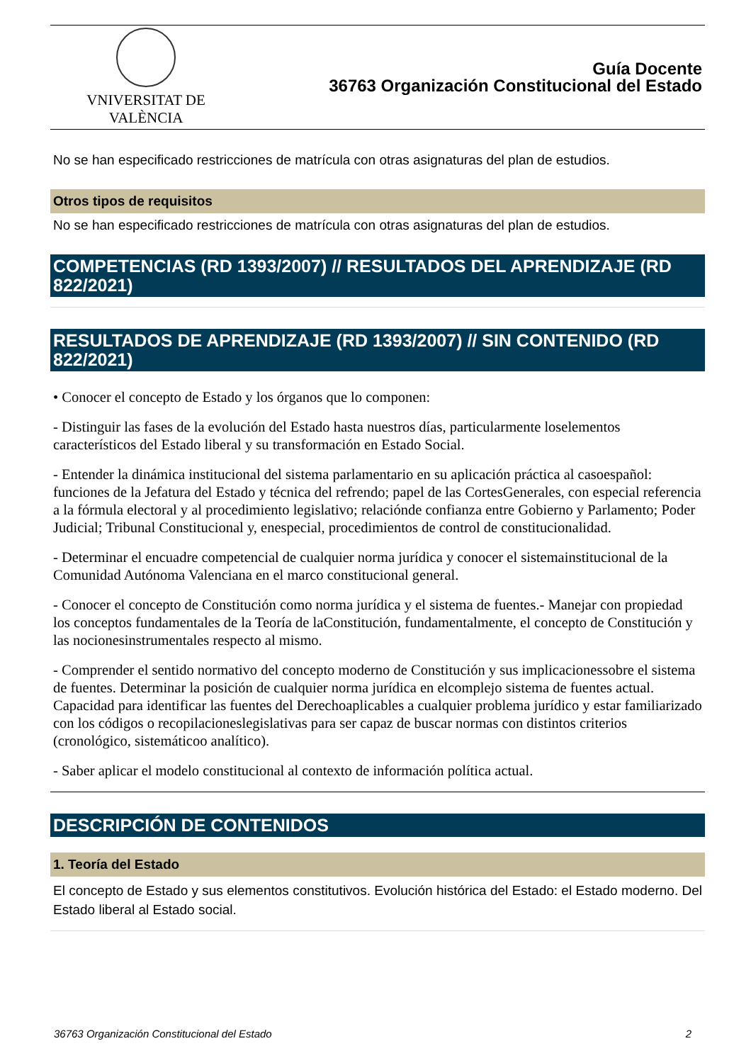VNIVERSITAT DE VALÈNCIA
Guía Docente
36763 Organización Constitucional del Estado
No se han especificado restricciones de matrícula con otras asignaturas del plan de estudios.
Otros tipos de requisitos
No se han especificado restricciones de matrícula con otras asignaturas del plan de estudios.
COMPETENCIAS (RD 1393/2007) // RESULTADOS DEL APRENDIZAJE (RD 822/2021)
RESULTADOS DE APRENDIZAJE (RD 1393/2007) // SIN CONTENIDO (RD 822/2021)
• Conocer el concepto de Estado y los órganos que lo componen:
- Distinguir las fases de la evolución del Estado hasta nuestros días, particularmente loselementos característicos del Estado liberal y su transformación en Estado Social.
- Entender la dinámica institucional del sistema parlamentario en su aplicación práctica al casoespañol: funciones de la Jefatura del Estado y técnica del refrendo; papel de las CortesGenerales, con especial referencia a la fórmula electoral y al procedimiento legislativo; relaciónde confianza entre Gobierno y Parlamento; Poder Judicial; Tribunal Constitucional y, enespecial, procedimientos de control de constitucionalidad.
- Determinar el encuadre competencial de cualquier norma jurídica y conocer el sistemainstitucional de la Comunidad Autónoma Valenciana en el marco constitucional general.
- Conocer el concepto de Constitución como norma jurídica y el sistema de fuentes.- Manejar con propiedad los conceptos fundamentales de la Teoría de laConstitución, fundamentalmente, el concepto de Constitución y las nocionesinstrumentales respecto al mismo.
- Comprender el sentido normativo del concepto moderno de Constitución y sus implicacionessobre el sistema de fuentes. Determinar la posición de cualquier norma jurídica en elcomplejo sistema de fuentes actual. Capacidad para identificar las fuentes del Derechoaplicables a cualquier problema jurídico y estar familiarizado con los códigos o recopilacioneslegislativas para ser capaz de buscar normas con distintos criterios (cronológico, sistemáticoo analítico).
- Saber aplicar el modelo constitucional al contexto de información política actual.
DESCRIPCIÓN DE CONTENIDOS
1. Teoría del Estado
El concepto de Estado y sus elementos constitutivos. Evolución histórica del Estado: el Estado moderno. Del Estado liberal al Estado social.
36763 Organización Constitucional del Estado 2